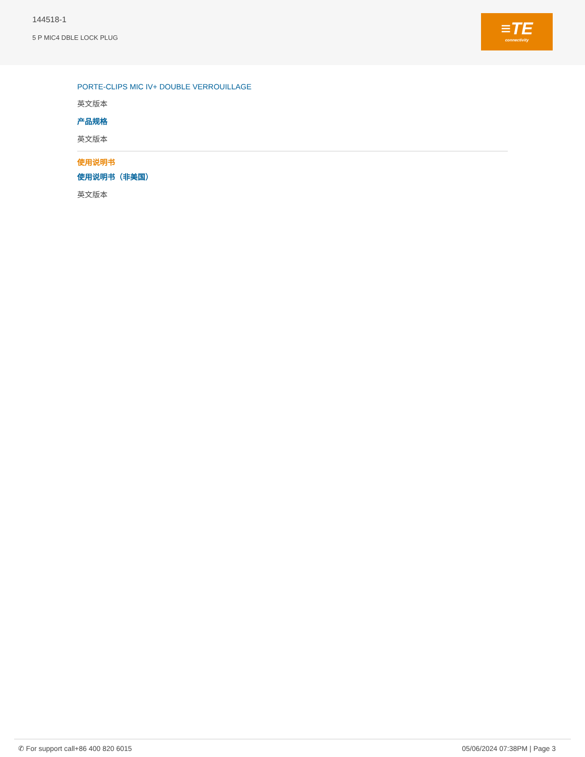144518-1
5 P MIC4 DBLE LOCK PLUG
≡TE
connectivity
PORTE-CLIPS MIC IV+ DOUBLE VERROUILLAGE
英文版本
产品规格
英文版本
使用说明书
使用说明书（非美国）
英文版本
✆ For support call+86 400 820 6015 05/06/2024 07:38PM | Page 3